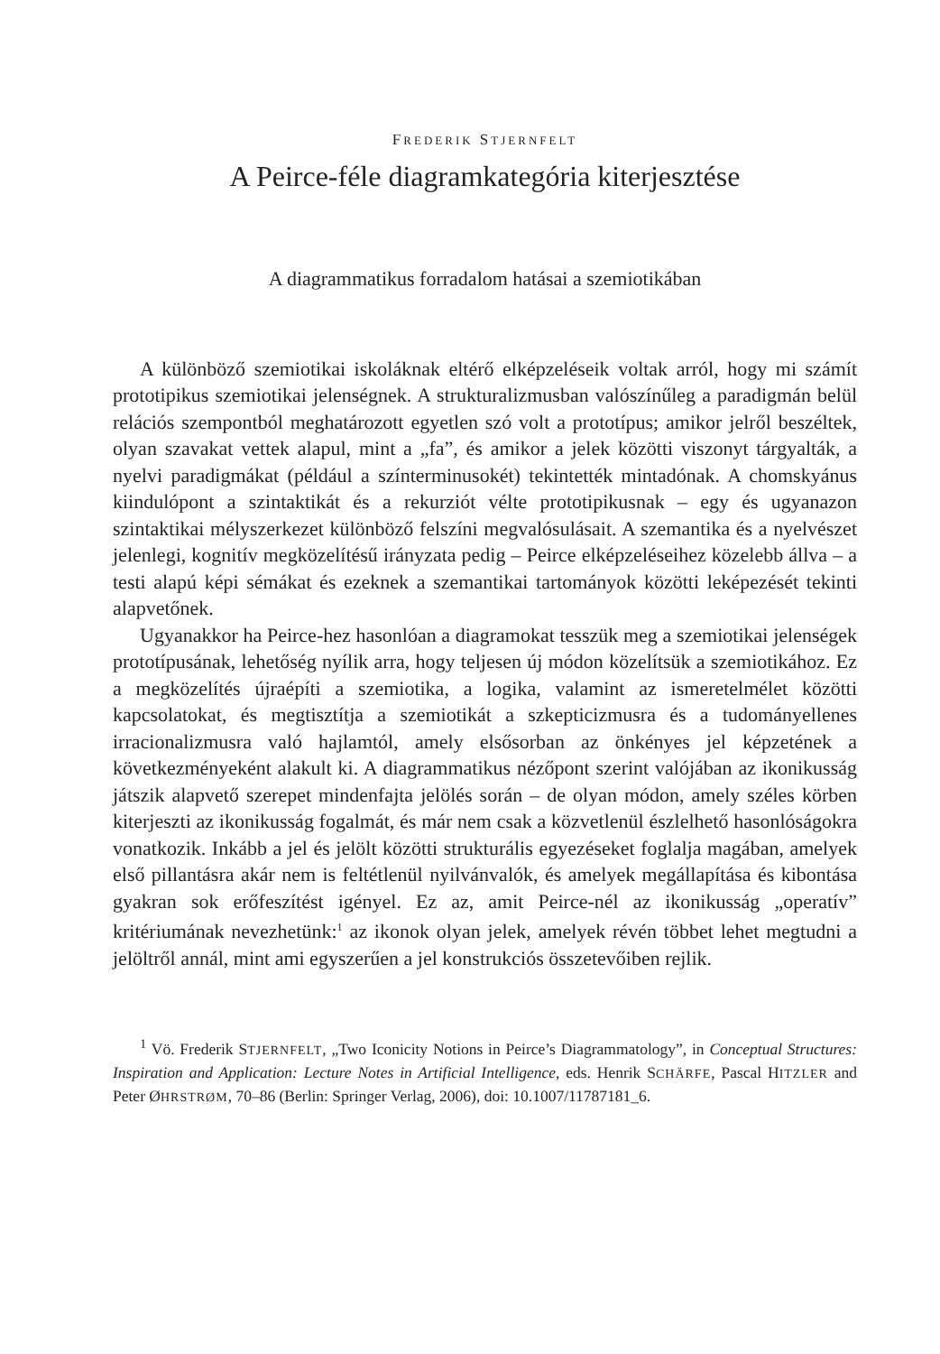FREDERIK STJERNFELT
A Peirce-féle diagramkategória kiterjesztése
A diagrammatikus forradalom hatásai a szemiotikában
A különböző szemiotikai iskoláknak eltérő elképzeléseik voltak arról, hogy mi számít prototipikus szemiotikai jelenségnek. A strukturalizmusban valószínűleg a paradigmán belül relációs szempontból meghatározott egyetlen szó volt a prototípus; amikor jelről beszéltek, olyan szavakat vettek alapul, mint a „fa”, és amikor a jelek közötti viszonyt tárgyalták, a nyelvi paradigmákat (például a színterminusokét) tekintették mintadónak. A chomskyánus kiindulópont a szintaktikát és a rekurziót vélte prototipikusnak – egy és ugyanazon szintaktikai mélyszerkezet különböző felszíni megvalósulásait. A szemantika és a nyelvészet jelenlegi, kognitív megközelítésű irányzata pedig – Peirce elképzeléseihez közelebb állva – a testi alapú képi sémákat és ezeknek a szemantikai tartományok közötti leképezését tekinti alapvetőnek.
Ugyanakkor ha Peirce-hez hasonlóan a diagramokat tesszük meg a szemiotikai jelenségek prototípusának, lehetőség nyílik arra, hogy teljesen új módon közelítsük a szemiotikához. Ez a megközelítés újraépíti a szemiotika, a logika, valamint az ismeretelmélet közötti kapcsolatokat, és megtisztítja a szemiotikát a szkepticizmusra és a tudományellenes irracionalizmusra való hajlamtól, amely elsősorban az önkényes jel képzetének a következményeként alakult ki. A diagrammatikus nézőpont szerint valójában az ikonikusság játszik alapvető szerepet mindenfajta jelölés során – de olyan módon, amely széles körben kiterjeszti az ikonikusság fogalmát, és már nem csak a közvetlenül észlelhető hasonlóságokra vonatkozik. Inkább a jel és jelölt közötti strukturális egyezéseket foglalja magában, amelyek első pillantásra akár nem is feltétlenül nyilvánvalók, és amelyek megállapítása és kibontása gyakran sok erőfeszítést igényel. Ez az, amit Peirce-nél az ikonikusság „operatív” kritériumának nevezhetünk:<sup>1</sup> az ikonok olyan jelek, amelyek révén többet lehet megtudni a jelöltről annál, mint ami egyszerűen a jel konstrukciós összetevőiben rejlik.
<sup>1</sup> Vö. Frederik STJERNFELT, „Two Iconicity Notions in Peirce’s Diagrammatology”, in Conceptual Structures: Inspiration and Application: Lecture Notes in Artificial Intelligence, eds. Henrik SCHÄRFE, Pascal HITZLER and Peter ØHRSTRØM, 70–86 (Berlin: Springer Verlag, 2006), doi: 10.1007/11787181_6.